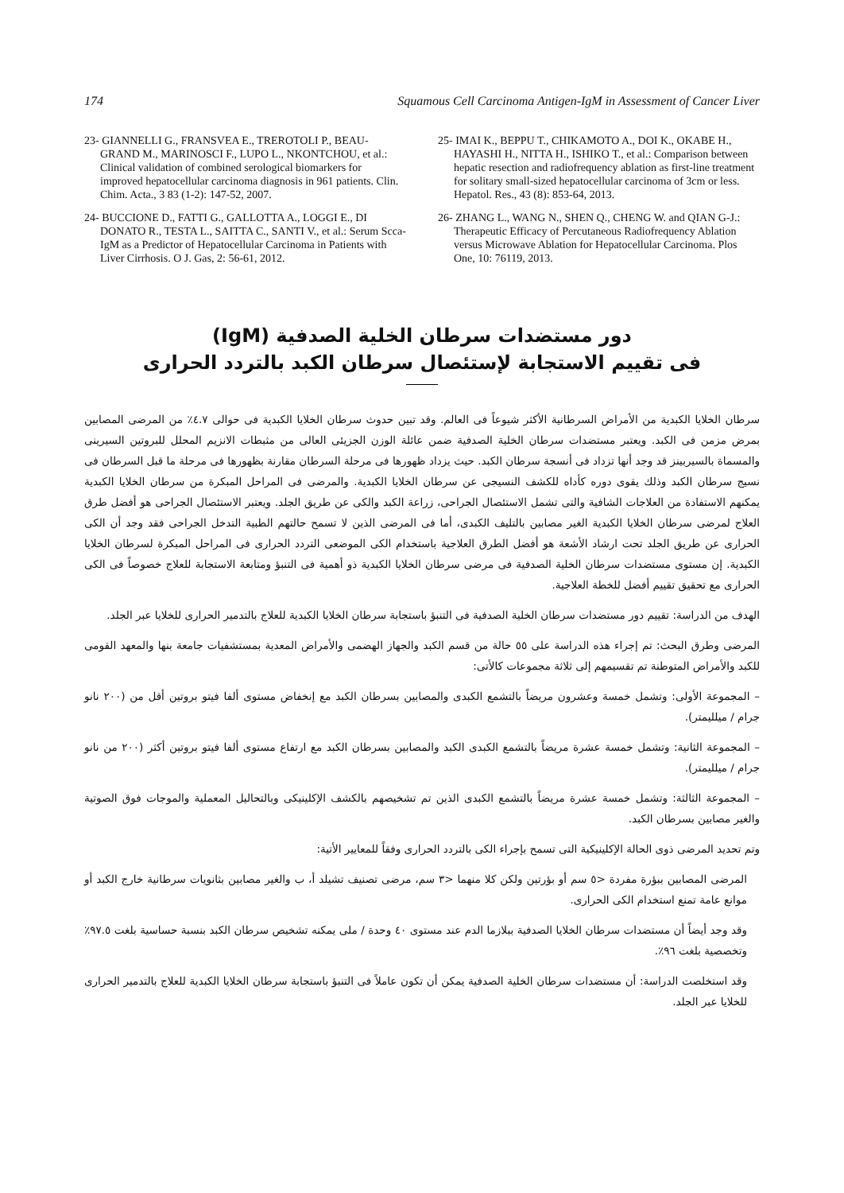174 Squamous Cell Carcinoma Antigen-IgM in Assessment of Cancer Liver
23- GIANNELLI G., FRANSVEA E., TREROTOLI P., BEAU-GRAND M., MARINOSCI F., LUPO L., NKONTCHOU, et al.: Clinical validation of combined serological biomarkers for improved hepatocellular carcinoma diagnosis in 961 patients. Clin. Chim. Acta., 3 83 (1-2): 147-52, 2007.
24- BUCCIONE D., FATTI G., GALLOTTA A., LOGGI E., DI DONATO R., TESTA L., SAITTA C., SANTI V., et al.: Serum Scca-IgM as a Predictor of Hepatocellular Carcinoma in Patients with Liver Cirrhosis. O J. Gas, 2: 56-61, 2012.
25- IMAI K., BEPPU T., CHIKAMOTO A., DOI K., OKABE H., HAYASHI H., NITTA H., ISHIKO T., et al.: Comparison between hepatic resection and radiofrequency ablation as first-line treatment for solitary small-sized hepatocellular carcinoma of 3cm or less. Hepatol. Res., 43 (8): 853-64, 2013.
26- ZHANG L., WANG N., SHEN Q., CHENG W. and QIAN G-J.: Therapeutic Efficacy of Percutaneous Radiofrequency Ablation versus Microwave Ablation for Hepatocellular Carcinoma. Plos One, 10: 76119, 2013.
دور مستضدات سرطان الخلية الصدفية (IgM)
فى تقييم الاستجابة لإستئصال سرطان الكبد بالتردد الحرارى
سرطان الخلايا الكبدية من الأمراض السرطانية الأكثر شيوعاً فى العالم. وقد تبين حدوث سرطان الخلايا الكبدية فى حوالى ٤.٧٪ من المرضى المصابين بمرض مزمن فى الكبد. ويعتبر مستضدات سرطان الخلية الصدفية ضمن عائلة الوزن الجزيئى العالى من مثبطات الانزيم المحلل للبروتين السيرينى والمسماة بالسيربينز قد وجد أنها تزداد فى أنسجة سرطان الكبد. حيث يزداد ظهورها فى مرحلة السرطان مقارنة بظهورها فى مرحلة ما قبل السرطان فى نسيج سرطان الكبد وذلك يقوى دوره كأداه للكشف النسيجى عن سرطان الخلايا الكبدية. والمرضى فى المراحل المبكرة من سرطان الخلايا الكبدية يمكنهم الاستفادة من العلاجات الشافية والتى تشمل الاستئصال الجراحى، زراعة الكبد والكى عن طريق الجلد. ويعتبر الاستئصال الجراحى هو أفضل طرق العلاج لمرضى سرطان الخلايا الكبدية الغير مصابين بالتليف الكبدى، أما فى المرضى الذين لا تسمح حالتهم الطبية التدخل الجراحى فقد وجد أن الكى الحرارى عن طريق الجلد تحت ارشاد الأشعة هو أفضل الطرق العلاجية باستخدام الكى الموضعى التردد الحرارى فى المراحل المبكرة لسرطان الخلايا الكبدية. إن مستوى مستضدات سرطان الخلية الصدفية فى مرضى سرطان الخلايا الكبدية ذو أهمية فى التنبؤ ومتابعة الاستجابة للعلاج خصوصاً فى الكى الحرارى مع تحقيق تقييم أفضل للخطة العلاجية.
الهدف من الدراسة: تقييم دور مستضدات سرطان الخلية الصدفية فى التنبؤ باستجابة سرطان الخلايا الكبدية للعلاج بالتدمير الحرارى للخلايا عبر الجلد.
المرضى وطرق البحث: تم إجراء هذه الدراسة على ٥٥ حالة من قسم الكبد والجهاز الهضمى والأمراض المعدية بمستشفيات جامعة بنها والمعهد القومى للكبد والأمراض المتوطنة تم تقسيمهم إلى ثلاثة مجموعات كالأتى:
– المجموعة الأولى: وتشمل خمسة وعشرون مريضاً بالتشمع الكبدى والمصابين بسرطان الكبد مع إنخفاض مستوى ألفا فيتو بروتين أقل من (٢٠٠ نانو جرام / ميلليمتر).
– المجموعة الثانية: وتشمل خمسة عشرة مريضاً بالتشمع الكبدى الكبد والمصابين بسرطان الكبد مع ارتفاع مستوى ألفا فيتو بروتين أكثر (٢٠٠ من نانو جرام / ميلليمتر).
– المجموعة الثالثة: وتشمل خمسة عشرة مريضاً بالتشمع الكبدى الذين تم تشخيصهم بالكشف الإكلينيكى وبالتحاليل المعملية والموجات فوق الصوتية والغير مصابين بسرطان الكبد.
وتم تحديد المرضى ذوى الحالة الإكلينيكية التى تسمح بإجراء الكى بالتردد الحرارى وفقاً للمعايير الأتية:
المرضى المصابين ببؤرة مفردة <٥ سم أو بؤرتين ولكن كلا منهما <٣ سم، مرضى تصنيف تشيلد أ، ب والغير مصابين بثانويات سرطانية خارج الكبد أو موانع عامة تمنع استخدام الكى الحرارى.
وقد وجد أيضاً أن مستضدات سرطان الخلايا الصدفية ببلازما الدم عند مستوى ٤٠ وحدة / ملى يمكنه تشخيص سرطان الكبد بنسبة حساسية بلغت ٩٧.٥٪ وتخصصية بلغت ٩٦٪.
وقد استخلصت الدراسة: أن مستضدات سرطان الخلية الصدفية يمكن أن تكون عاملاً فى التنبؤ باستجابة سرطان الخلايا الكبدية للعلاج بالتدمير الحرارى للخلايا عبر الجلد.